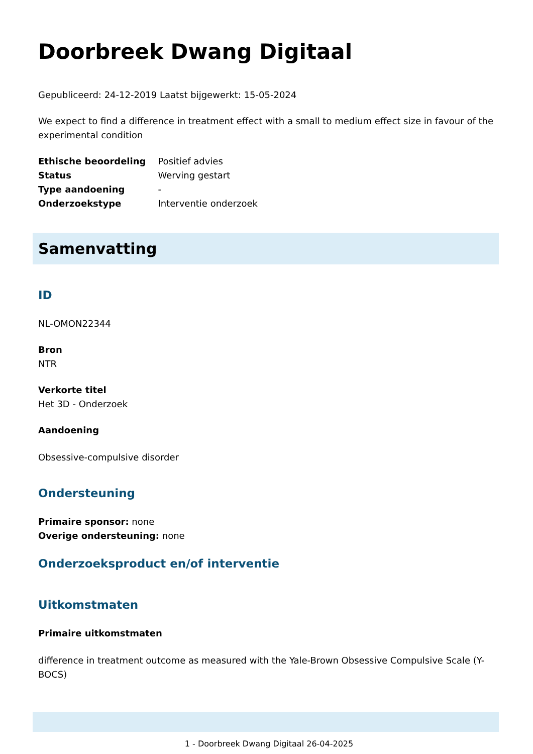Doorbreek Dwang Digitaal
Gepubliceerd: 24-12-2019 Laatst bijgewerkt: 15-05-2024
We expect to find a difference in treatment effect with a small to medium effect size in favour of the experimental condition
| Ethische beoordeling | Positief advies |
| Status | Werving gestart |
| Type aandoening | - |
| Onderzoekstype | Interventie onderzoek |
Samenvatting
ID
NL-OMON22344
Bron
NTR
Verkorte titel
Het 3D - Onderzoek
Aandoening
Obsessive-compulsive disorder
Ondersteuning
Primaire sponsor: none
Overige ondersteuning: none
Onderzoeksproduct en/of interventie
Uitkomstmaten
Primaire uitkomstmaten
difference in treatment outcome as measured with the Yale-Brown Obsessive Compulsive Scale (Y-BOCS)
1 - Doorbreek Dwang Digitaal 26-04-2025